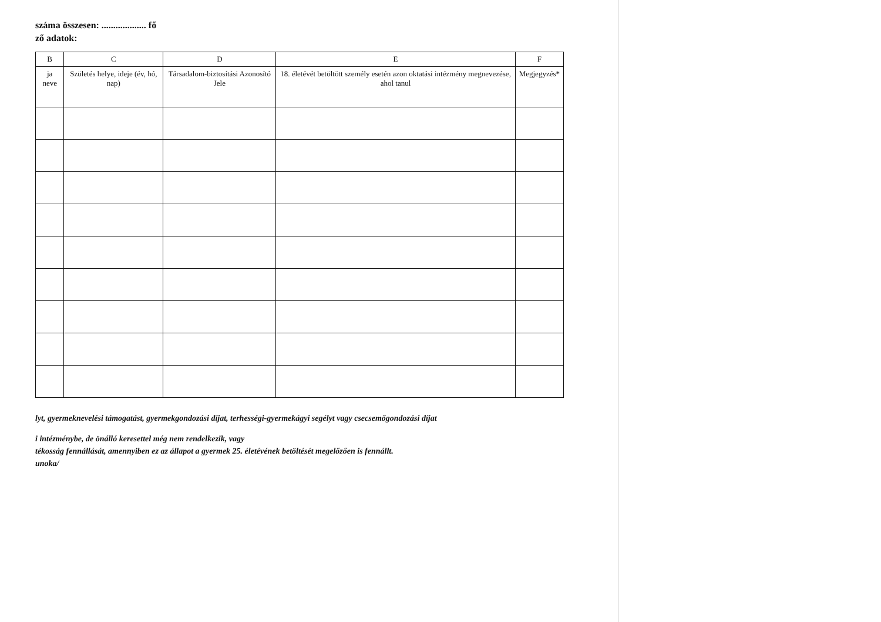száma összesen: ................... fő
ző adatok:
| B | C | D | E | F |
| --- | --- | --- | --- | --- |
| ja neve | Születés helye, ideje (év, hó, nap) | Társadalom-biztosítási Azonosító Jele | 18. életévét betöltött személy esetén azon oktatási intézmény megnevezése, ahol tanul | Megjegyzés* |
lyt, gyermeknevelési támogatást, gyermekgondozási díjat, terhességi-gyermekágyi segélyt vagy csecsemőgondozási díjat
i intézménybe, de önálló keresettel még nem rendelkezik, vagy
tékosság fennállását, amennyiben ez az állapot a gyermek 25. életévének betöltését megelőzően is fennállt.
unoka/